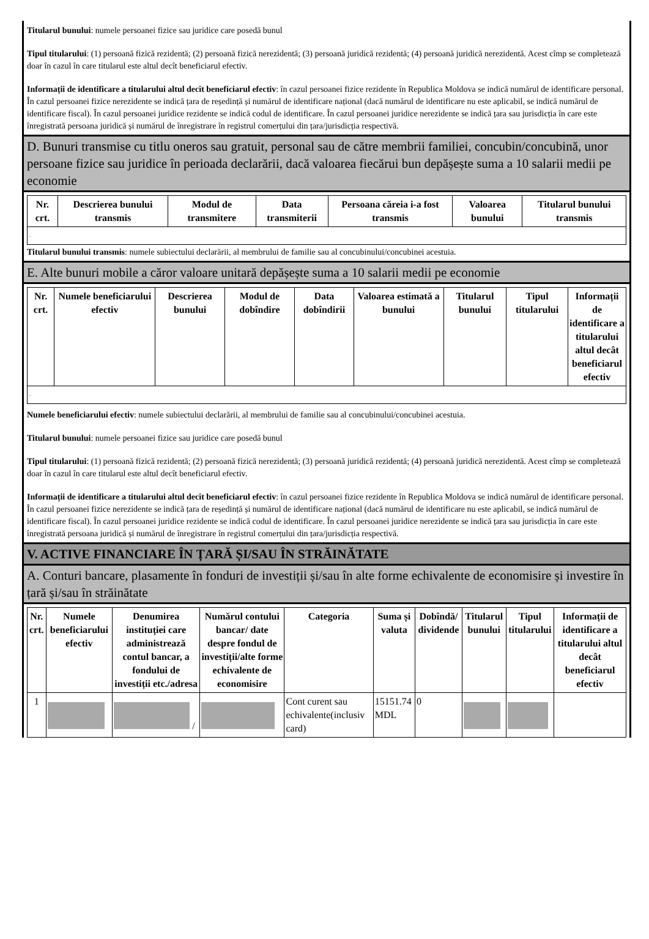Titularul bunului: numele persoanei fizice sau juridice care posedă bunul
Tipul titularului: (1) persoană fizică rezidentă; (2) persoană fizică nerezidentă; (3) persoană juridică rezidentă; (4) persoană juridică nerezidentă. Acest cîmp se completează doar în cazul în care titularul este altul decît beneficiarul efectiv.
Informații de identificare a titularului altul decît beneficiarul efectiv: în cazul persoanei fizice rezidente în Republica Moldova se indică numărul de identificare personal. În cazul persoanei fizice nerezidente se indică țara de reședință și numărul de identificare național (dacă numărul de identificare nu este aplicabil, se indică numărul de identificare fiscal). În cazul persoanei juridice rezidente se indică codul de identificare. În cazul persoanei juridice nerezidente se indică țara sau jurisdicția în care este înregistrată persoana juridică și numărul de înregistrare în registrul comerțului din țara/jurisdicția respectivă.
D. Bunuri transmise cu titlu oneros sau gratuit, personal sau de către membrii familiei, concubin/concubină, unor persoane fizice sau juridice în perioada declarării, dacă valoarea fiecărui bun depășește suma a 10 salarii medii pe economie
| Nr. crt. | Descrierea bunului transmis | Modul de transmitere | Data transmiterii | Persoana căreia i-a fost transmis | Valoarea bunului | Titularul bunului transmis |
| --- | --- | --- | --- | --- | --- | --- |
| - | | | | | | |
Titularul bunului transmis: numele subiectului declarării, al membrului de familie sau al concubinului/concubinei acestuia.
E. Alte bunuri mobile a căror valoare unitară depășește suma a 10 salarii medii pe economie
| Nr. crt. | Numele beneficiarului efectiv | Descrierea bunului | Modul de dobîndire | Data dobîndirii | Valoarea estimată a bunului | Titularul bunului | Tipul titularului | Informații de identificare a titularului altul decât beneficiarul efectiv |
| --- | --- | --- | --- | --- | --- | --- | --- | --- |
| - | | | | | | | | |
Numele beneficiarului efectiv: numele subiectului declarării, al membrului de familie sau al concubinului/concubinei acestuia.
Titularul bunului: numele persoanei fizice sau juridice care posedă bunul
Tipul titularului: (1) persoană fizică rezidentă; (2) persoană fizică nerezidentă; (3) persoană juridică rezidentă; (4) persoană juridică nerezidentă. Acest cîmp se completează doar în cazul în care titularul este altul decît beneficiarul efectiv.
Informații de identificare a titularului altul decît beneficiarul efectiv: în cazul persoanei fizice rezidente în Republica Moldova se indică numărul de identificare personal. În cazul persoanei fizice nerezidente se indică țara de reședință și numărul de identificare național (dacă numărul de identificare nu este aplicabil, se indică numărul de identificare fiscal). În cazul persoanei juridice rezidente se indică codul de identificare. În cazul persoanei juridice nerezidente se indică țara sau jurisdicția în care este înregistrată persoana juridică și numărul de înregistrare în registrul comerțului din țara/jurisdicția respectivă.
V. ACTIVE FINANCIARE ÎN ȚARĂ ȘI/SAU ÎN STRĂINĂTATE
A. Conturi bancare, plasamente în fonduri de investiții și/sau în alte forme echivalente de economisire și investire în țară și/sau în străinătate
| Nr. crt. | Numele beneficiarului efectiv | Denumirea instituției care administrează contul bancar, a fondului de investiții etc./adresa | Numărul contului bancar/ date despre fondul de investiții/alte forme echivalente de economisire | Categoria | Suma și valuta | Dobîndă/ dividende | Titularul bunului | Tipul titularului | Informații de identificare a titularului altul decât beneficiarul efectiv |
| --- | --- | --- | --- | --- | --- | --- | --- | --- | --- |
| 1 | | / | | Cont curent sau echivalente(inclusiv card) | 15151.74 MDL | 0 | | | |